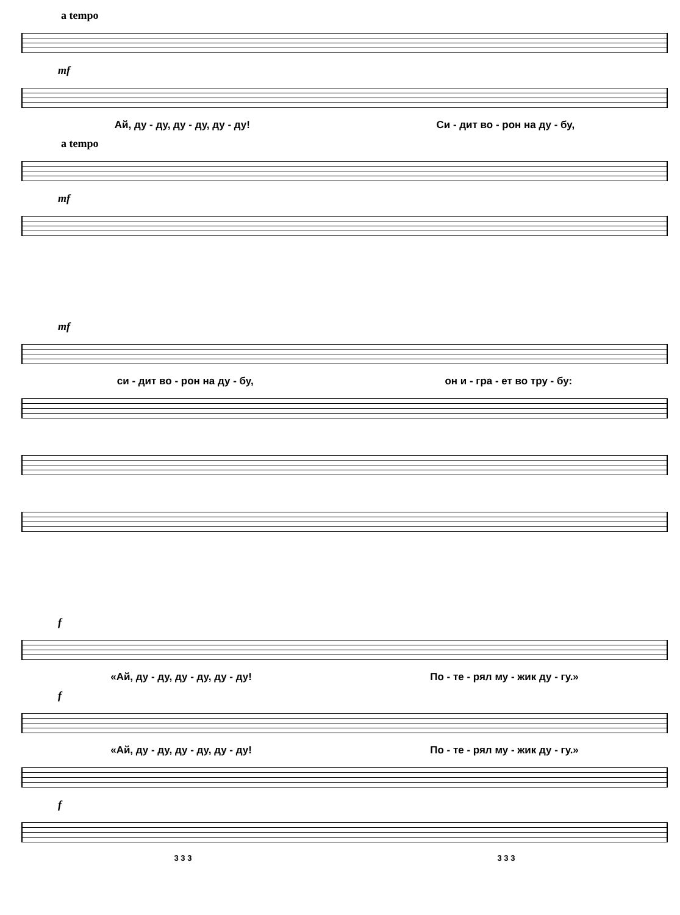a tempo
mf
Ай, ду - ду, ду - ду, ду - ду! Си - дит во - рон на ду - бу,
a tempo
mf
mf
си - дит во - рон на ду - бу, он и - гра - ет во тру - бу:
f
«Ай, ду - ду, ду - ду, ду - ду! По - те - рял му - жик ду - гу.»
f
«Ай, ду - ду, ду - ду, ду - ду! По - те - рял му - жик ду - гу.»
f
3 3 3 3 3 3